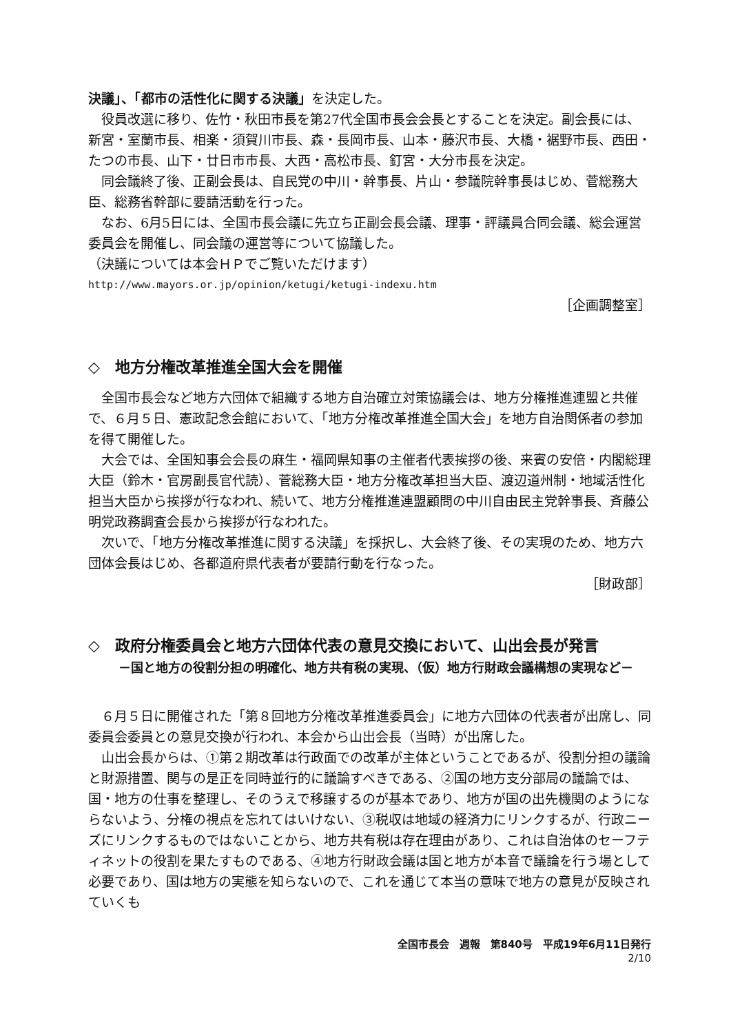決議」、「都市の活性化に関する決議」を決定した。
役員改選に移り、佐竹・秋田市長を第27代全国市長会会長とすることを決定。副会長には、新宮・室蘭市長、相楽・須賀川市長、森・長岡市長、山本・藤沢市長、大橋・裾野市長、西田・たつの市長、山下・廿日市市長、大西・高松市長、釘宮・大分市長を決定。
同会議終了後、正副会長は、自民党の中川・幹事長、片山・参議院幹事長はじめ、菅総務大臣、総務省幹部に要請活動を行った。
なお、6月5日には、全国市長会議に先立ち正副会長会議、理事・評議員合同会議、総会運営委員会を開催し、同会議の運営等について協議した。
（決議については本会ＨＰでご覧いただけます）
http://www.mayors.or.jp/opinion/ketugi/ketugi-indexu.htm
［企画調整室］
◇　地方分権改革推進全国大会を開催
全国市長会など地方六団体で組織する地方自治確立対策協議会は、地方分権推進連盟と共催で、６月５日、憲政記念会館において、「地方分権改革推進全国大会」を地方自治関係者の参加を得て開催した。
大会では、全国知事会会長の麻生・福岡県知事の主催者代表挨拶の後、来賓の安倍・内閣総理大臣（鈴木・官房副長官代読）、菅総務大臣・地方分権改革担当大臣、渡辺道州制・地域活性化担当大臣から挨拶が行なわれ、続いて、地方分権推進連盟顧問の中川自由民主党幹事長、斉藤公明党政務調査会長から挨拶が行なわれた。
次いで、「地方分権改革推進に関する決議」を採択し、大会終了後、その実現のため、地方六団体会長はじめ、各都道府県代表者が要請行動を行なった。
［財政部］
◇　政府分権委員会と地方六団体代表の意見交換において、山出会長が発言
－国と地方の役割分担の明確化、地方共有税の実現、（仮）地方行財政会議構想の実現など－
６月５日に開催された「第８回地方分権改革推進委員会」に地方六団体の代表者が出席し、同委員会委員との意見交換が行われ、本会から山出会長（当時）が出席した。
山出会長からは、①第２期改革は行政面での改革が主体ということであるが、役割分担の議論と財源措置、関与の是正を同時並行的に議論すべきである、②国の地方支分部局の議論では、国・地方の仕事を整理し、そのうえで移譲するのが基本であり、地方が国の出先機関のようにならないよう、分権の視点を忘れてはいけない、③税収は地域の経済力にリンクするが、行政ニーズにリンクするものではないことから、地方共有税は存在理由があり、これは自治体のセーフティネットの役割を果たすものである、④地方行財政会議は国と地方が本音で議論を行う場として必要であり、国は地方の実態を知らないので、これを通じて本当の意味で地方の意見が反映されていくも
全国市長会　週報　第840号　平成19年6月11日発行
2/10